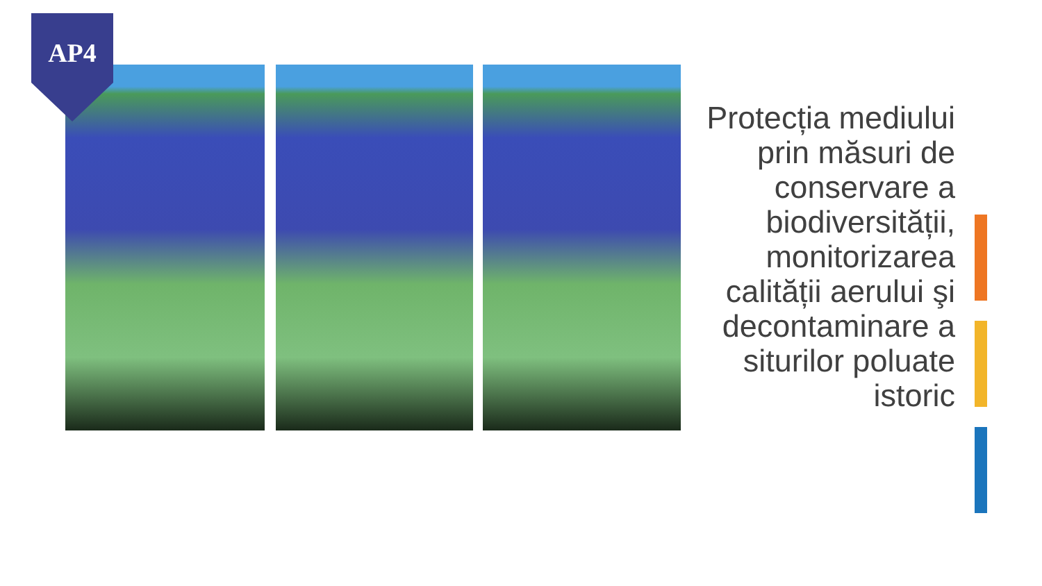AP4
Protecția mediului prin măsuri de conservare a biodiversității, monitorizarea calității aerului şi decontaminare a siturilor poluate istoric